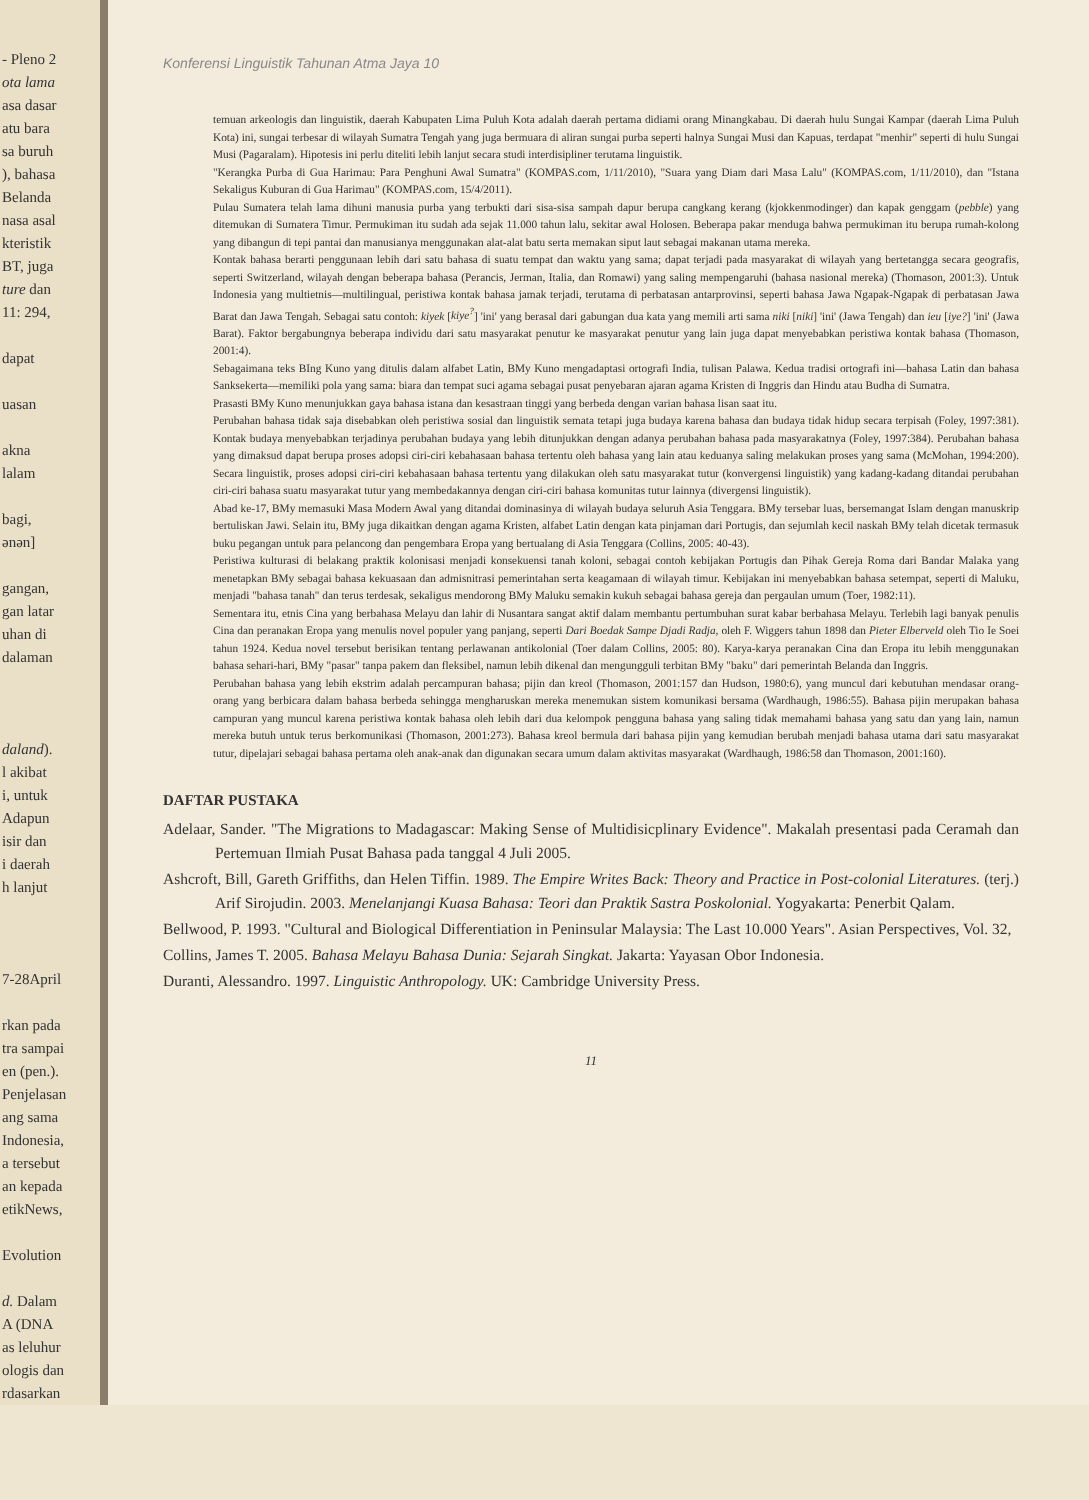- Pleno 2
ota lama
asa dasar
atu bara
sa buruh
), bahasa
Belanda
nasa asal
kteristik
BT, juga
ture dan
11: 294,
dapat
uasan
akna
lalam
bagi,
ənən]
gangan,
gan latar
uhan di
dalaman
daland).
l akibat
i, untuk
Adapun
isir dan
i daerah
h lanjut
7-28April
rkan pada
tra sampai
en (pen.).
Penjelasan
ang sama
Indonesia,
a tersebut
an kepada
etikNews,
Evolution
d. Dalam
A (DNA
as leluhur
ologis dan
rdasarkan
Konferensi Linguistik Tahunan Atma Jaya 10
temuan arkeologis dan linguistik, daerah Kabupaten Lima Puluh Kota adalah daerah pertama didiami orang Minangkabau. Di daerah hulu Sungai Kampar (daerah Lima Puluh Kota) ini, sungai terbesar di wilayah Sumatra Tengah yang juga bermuara di aliran sungai purba seperti halnya Sungai Musi dan Kapuas, terdapat "menhir" seperti di hulu Sungai Musi (Pagaralam). Hipotesis ini perlu diteliti lebih lanjut secara studi interdisipliner terutama linguistik.
"Kerangka Purba di Gua Harimau: Para Penghuni Awal Sumatra" (KOMPAS.com, 1/11/2010), "Suara yang Diam dari Masa Lalu" (KOMPAS.com, 1/11/2010), dan "Istana Sekaligus Kuburan di Gua Harimau" (KOMPAS.com, 15/4/2011).
Pulau Sumatera telah lama dihuni manusia purba yang terbukti dari sisa-sisa sampah dapur berupa cangkang kerang (kjokkenmodinger) dan kapak genggam (pebble) yang ditemukan di Sumatera Timur. Permukiman itu sudah ada sejak 11.000 tahun lalu, sekitar awal Holosen. Beberapa pakar menduga bahwa permukiman itu berupa rumah-kolong yang dibangun di tepi pantai dan manusianya menggunakan alat-alat batu serta memakan siput laut sebagai makanan utama mereka.
Kontak bahasa berarti penggunaan lebih dari satu bahasa di suatu tempat dan waktu yang sama; dapat terjadi pada masyarakat di wilayah yang bertetangga secara geografis, seperti Switzerland, wilayah dengan beberapa bahasa (Perancis, Jerman, Italia, dan Romawi) yang saling mempengaruhi (bahasa nasional mereka) (Thomason, 2001:3). Untuk Indonesia yang multietnis—multilingual, peristiwa kontak bahasa jamak terjadi, terutama di perbatasan antarprovinsi, seperti bahasa Jawa Ngapak-Ngapak di perbatasan Jawa Barat dan Jawa Tengah. Sebagai satu contoh: kiyek [kiye<sup>?</sup>] 'ini' yang berasal dari gabungan dua kata yang memili arti sama niki [niki] 'ini' (Jawa Tengah) dan ieu [iye?] 'ini' (Jawa Barat). Faktor bergabungnya beberapa individu dari satu masyarakat penutur ke masyarakat penutur yang lain juga dapat menyebabkan peristiwa kontak bahasa (Thomason, 2001:4).
Sebagaimana teks BIng Kuno yang ditulis dalam alfabet Latin, BMy Kuno mengadaptasi ortografi India, tulisan Palawa. Kedua tradisi ortografi ini—bahasa Latin dan bahasa Sanksekerta—memiliki pola yang sama: biara dan tempat suci agama sebagai pusat penyebaran ajaran agama Kristen di Inggris dan Hindu atau Budha di Sumatra.
Prasasti BMy Kuno menunjukkan gaya bahasa istana dan kesastraan tinggi yang berbeda dengan varian bahasa lisan saat itu.
Perubahan bahasa tidak saja disebabkan oleh peristiwa sosial dan linguistik semata tetapi juga budaya karena bahasa dan budaya tidak hidup secara terpisah (Foley, 1997:381). Kontak budaya menyebabkan terjadinya perubahan budaya yang lebih ditunjukkan dengan adanya perubahan bahasa pada masyarakatnya (Foley, 1997:384). Perubahan bahasa yang dimaksud dapat berupa proses adopsi ciri-ciri kebahasaan bahasa tertentu oleh bahasa yang lain atau keduanya saling melakukan proses yang sama (McMohan, 1994:200). Secara linguistik, proses adopsi ciri-ciri kebahasaan bahasa tertentu yang dilakukan oleh satu masyarakat tutur (konvergensi linguistik) yang kadang-kadang ditandai perubahan ciri-ciri bahasa suatu masyarakat tutur yang membedakannya dengan ciri-ciri bahasa komunitas tutur lainnya (divergensi linguistik).
Abad ke-17, BMy memasuki Masa Modern Awal yang ditandai dominasinya di wilayah budaya seluruh Asia Tenggara. BMy tersebar luas, bersemangat Islam dengan manuskrip bertuliskan Jawi. Selain itu, BMy juga dikaitkan dengan agama Kristen, alfabet Latin dengan kata pinjaman dari Portugis, dan sejumlah kecil naskah BMy telah dicetak termasuk buku pegangan untuk para pelancong dan pengembara Eropa yang bertualang di Asia Tenggara (Collins, 2005: 40-43).
Peristiwa kulturasi di belakang praktik kolonisasi menjadi konsekuensi tanah koloni, sebagai contoh kebijakan Portugis dan Pihak Gereja Roma dari Bandar Malaka yang menetapkan BMy sebagai bahasa kekuasaan dan admisnitrasi pemerintahan serta keagamaan di wilayah timur. Kebijakan ini menyebabkan bahasa setempat, seperti di Maluku, menjadi "bahasa tanah" dan terus terdesak, sekaligus mendorong BMy Maluku semakin kukuh sebagai bahasa gereja dan pergaulan umum (Toer, 1982:11).
Sementara itu, etnis Cina yang berbahasa Melayu dan lahir di Nusantara sangat aktif dalam membantu pertumbuhan surat kabar berbahasa Melayu. Terlebih lagi banyak penulis Cina dan peranakan Eropa yang menulis novel populer yang panjang, seperti Dari Boedak Sampe Djadi Radja, oleh F. Wiggers tahun 1898 dan Pieter Elberveld oleh Tio Ie Soei tahun 1924. Kedua novel tersebut berisikan tentang perlawanan antikolonial (Toer dalam Collins, 2005: 80). Karya-karya peranakan Cina dan Eropa itu lebih menggunakan bahasa sehari-hari, BMy "pasar" tanpa pakem dan fleksibel, namun lebih dikenal dan mengungguli terbitan BMy "baku" dari pemerintah Belanda dan Inggris.
Perubahan bahasa yang lebih ekstrim adalah percampuran bahasa; pijin dan kreol (Thomason, 2001:157 dan Hudson, 1980:6), yang muncul dari kebutuhan mendasar orang-orang yang berbicara dalam bahasa berbeda sehingga mengharuskan mereka menemukan sistem komunikasi bersama (Wardhaugh, 1986:55). Bahasa pijin merupakan bahasa campuran yang muncul karena peristiwa kontak bahasa oleh lebih dari dua kelompok pengguna bahasa yang saling tidak memahami bahasa yang satu dan yang lain, namun mereka butuh untuk terus berkomunikasi (Thomason, 2001:273). Bahasa kreol bermula dari bahasa pijin yang kemudian berubah menjadi bahasa utama dari satu masyarakat tutur, dipelajari sebagai bahasa pertama oleh anak-anak dan digunakan secara umum dalam aktivitas masyarakat (Wardhaugh, 1986:58 dan Thomason, 2001:160).
DAFTAR PUSTAKA
Adelaar, Sander. "The Migrations to Madagascar: Making Sense of Multidisicplinary Evidence". Makalah presentasi pada Ceramah dan Pertemuan Ilmiah Pusat Bahasa pada tanggal 4 Juli 2005.
Ashcroft, Bill, Gareth Griffiths, dan Helen Tiffin. 1989. The Empire Writes Back: Theory and Practice in Post-colonial Literatures. (terj.) Arif Sirojudin. 2003. Menelanjangi Kuasa Bahasa: Teori dan Praktik Sastra Poskolonial. Yogyakarta: Penerbit Qalam.
Bellwood, P. 1993. "Cultural and Biological Differentiation in Peninsular Malaysia: The Last 10.000 Years". Asian Perspectives, Vol. 32,
Collins, James T. 2005. Bahasa Melayu Bahasa Dunia: Sejarah Singkat. Jakarta: Yayasan Obor Indonesia.
Duranti, Alessandro. 1997. Linguistic Anthropology. UK: Cambridge University Press.
11